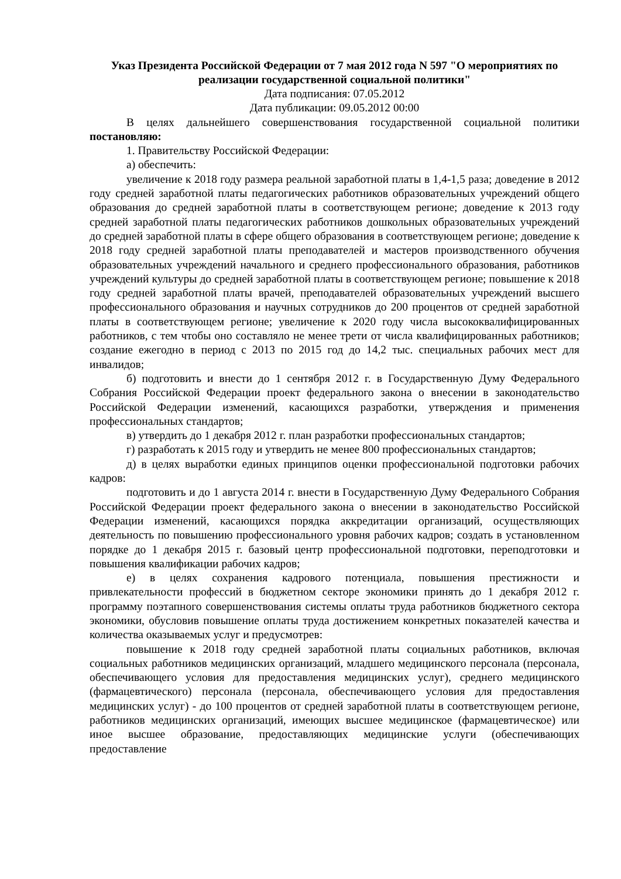Указ Президента Российской Федерации от 7 мая 2012 года N 597 "О мероприятиях по реализации государственной социальной политики"
Дата подписания: 07.05.2012
Дата публикации: 09.05.2012 00:00
В целях дальнейшего совершенствования государственной социальной политики постановляю:
1. Правительству Российской Федерации:
а) обеспечить:
увеличение к 2018 году размера реальной заработной платы в 1,4-1,5 раза; доведение в 2012 году средней заработной платы педагогических работников образовательных учреждений общего образования до средней заработной платы в соответствующем регионе; доведение к 2013 году средней заработной платы педагогических работников дошкольных образовательных учреждений до средней заработной платы в сфере общего образования в соответствующем регионе; доведение к 2018 году средней заработной платы преподавателей и мастеров производственного обучения образовательных учреждений начального и среднего профессионального образования, работников учреждений культуры до средней заработной платы в соответствующем регионе; повышение к 2018 году средней заработной платы врачей, преподавателей образовательных учреждений высшего профессионального образования и научных сотрудников до 200 процентов от средней заработной платы в соответствующем регионе; увеличение к 2020 году числа высококвалифицированных работников, с тем чтобы оно составляло не менее трети от числа квалифицированных работников; создание ежегодно в период с 2013 по 2015 год до 14,2 тыс. специальных рабочих мест для инвалидов;
б) подготовить и внести до 1 сентября 2012 г. в Государственную Думу Федерального Собрания Российской Федерации проект федерального закона о внесении в законодательство Российской Федерации изменений, касающихся разработки, утверждения и применения профессиональных стандартов;
в) утвердить до 1 декабря 2012 г. план разработки профессиональных стандартов;
г) разработать к 2015 году и утвердить не менее 800 профессиональных стандартов;
д) в целях выработки единых принципов оценки профессиональной подготовки рабочих кадров:
подготовить и до 1 августа 2014 г. внести в Государственную Думу Федерального Собрания Российской Федерации проект федерального закона о внесении в законодательство Российской Федерации изменений, касающихся порядка аккредитации организаций, осуществляющих деятельность по повышению профессионального уровня рабочих кадров; создать в установленном порядке до 1 декабря 2015 г. базовый центр профессиональной подготовки, переподготовки и повышения квалификации рабочих кадров;
е) в целях сохранения кадрового потенциала, повышения престижности и привлекательности профессий в бюджетном секторе экономики принять до 1 декабря 2012 г. программу поэтапного совершенствования системы оплаты труда работников бюджетного сектора экономики, обусловив повышение оплаты труда достижением конкретных показателей качества и количества оказываемых услуг и предусмотрев:
повышение к 2018 году средней заработной платы социальных работников, включая социальных работников медицинских организаций, младшего медицинского персонала (персонала, обеспечивающего условия для предоставления медицинских услуг), среднего медицинского (фармацевтического) персонала (персонала, обеспечивающего условия для предоставления медицинских услуг) - до 100 процентов от средней заработной платы в соответствующем регионе, работников медицинских организаций, имеющих высшее медицинское (фармацевтическое) или иное высшее образование, предоставляющих медицинские услуги (обеспечивающих предоставление